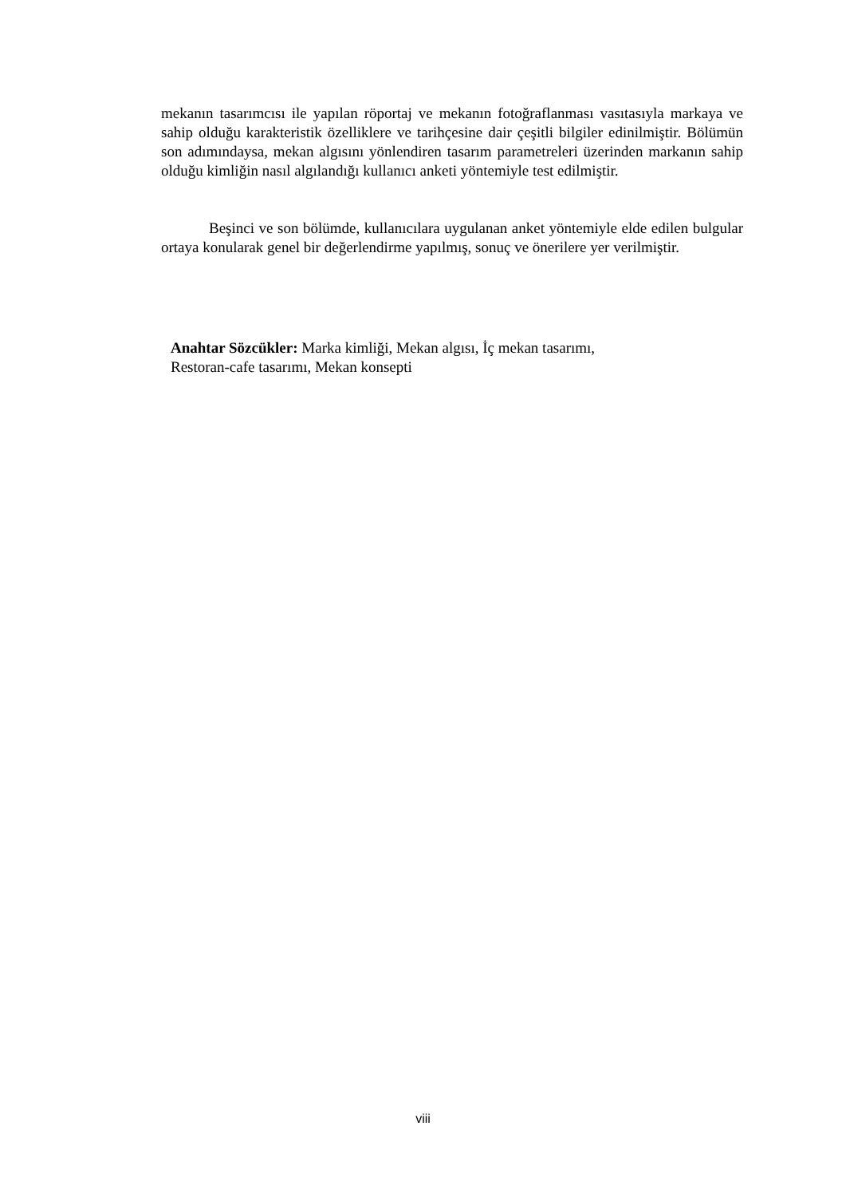mekanın tasarımcısı ile yapılan röportaj ve mekanın fotoğraflanması vasıtasıyla markaya ve sahip olduğu karakteristik özelliklere ve tarihçesine dair çeşitli bilgiler edinilmiştir. Bölümün son adımındaysa, mekan algısını yönlendiren tasarım parametreleri üzerinden markanın sahip olduğu kimliğin nasıl algılandığı kullanıcı anketi yöntemiyle test edilmiştir.
Beşinci ve son bölümde, kullanıcılara uygulanan anket yöntemiyle elde edilen bulgular ortaya konularak genel bir değerlendirme yapılmış, sonuç ve önerilere yer verilmiştir.
Anahtar Sözcükler: Marka kimliği, Mekan algısı, İç mekan tasarımı,
Restoran-cafe tasarımı, Mekan konsepti
viii